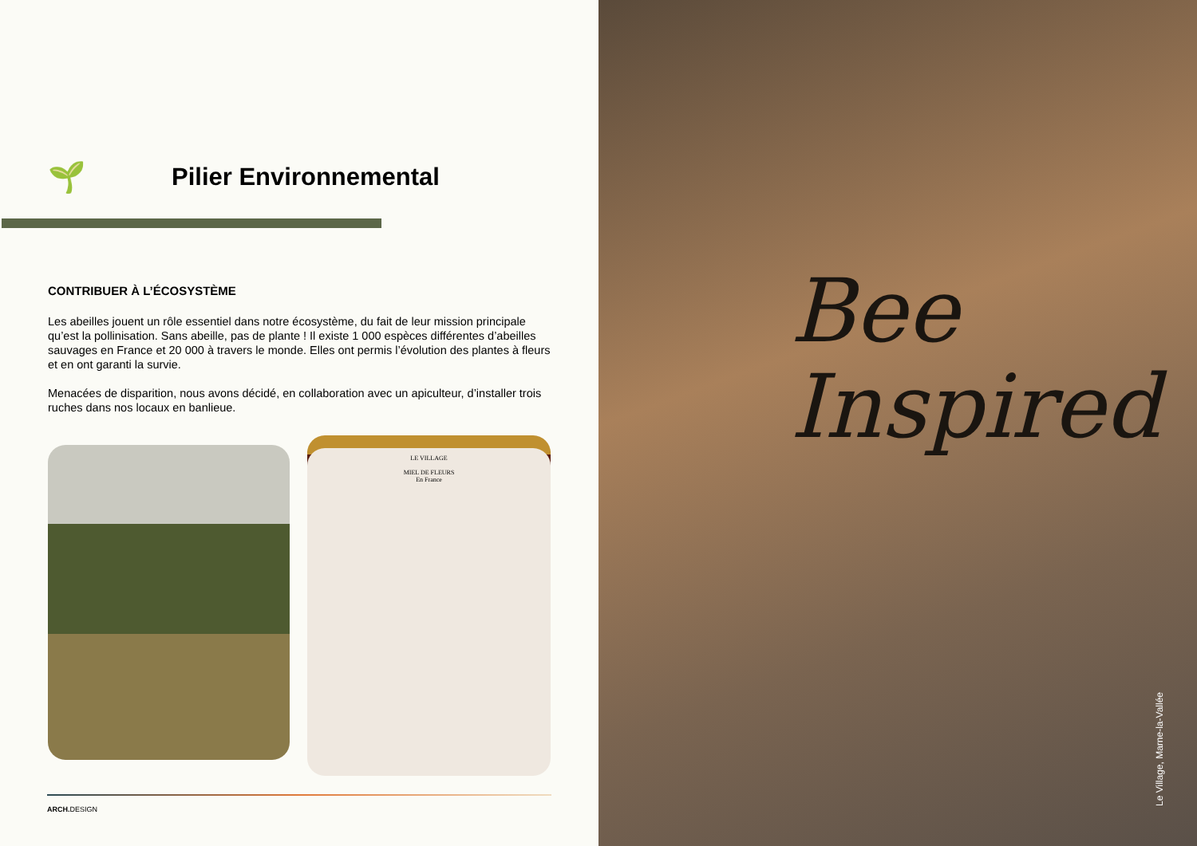🌱
Pilier Environnemental
CONTRIBUER À L’ÉCOSYSTÈME
Les abeilles jouent un rôle essentiel dans notre écosystème, du fait de leur mission principale qu’est la pollinisation. Sans abeille, pas de plante ! Il existe 1 000 espèces différentes d’abeilles sauvages en France et 20 000 à travers le monde. Elles ont permis l’évolution des plantes à fleurs et en ont garanti la survie.
Menacées de disparition, nous avons décidé, en collaboration avec un apiculteur, d’installer trois ruches dans nos locaux en banlieue.
LE VILLAGE
MIEL DE FLEURS
En France
ARCH. DESIGN
Bee
Inspired
Le Village, Marne-la-Vallée